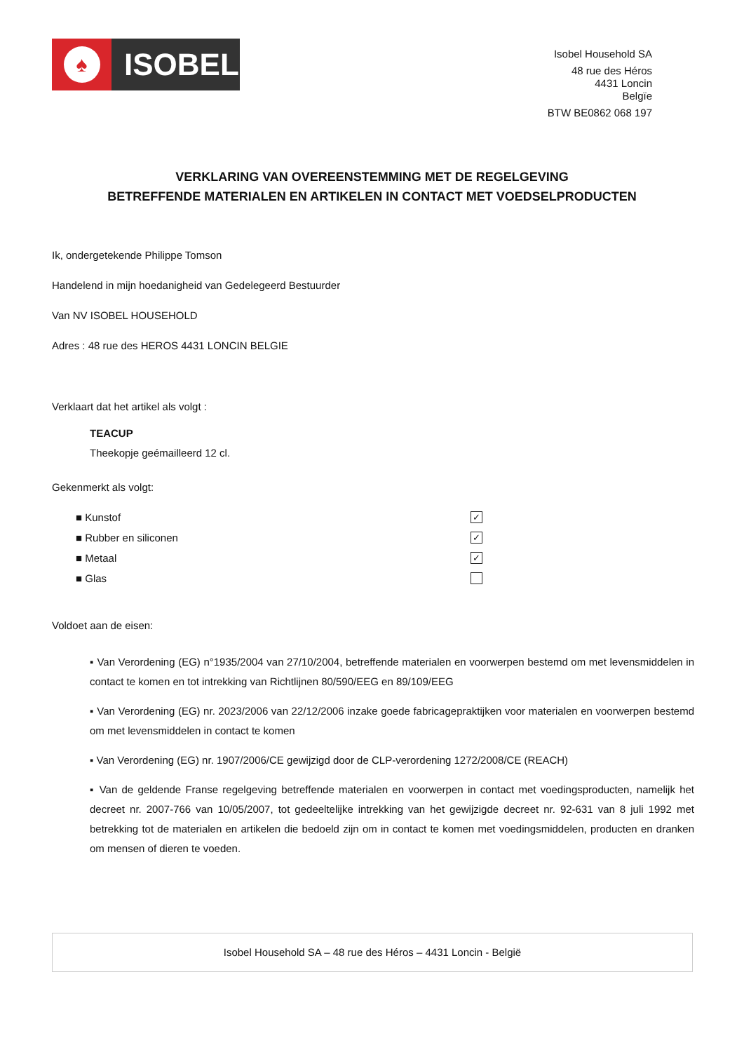♠
ISOBEL
Isobel Household SA
48 rue des Héros
4431 Loncin
Belgïe
BTW BE0862 068 197
VERKLARING VAN OVEREENSTEMMING MET DE REGELGEVING
BETREFFENDE MATERIALEN EN ARTIKELEN IN CONTACT MET VOEDSELPRODUCTEN
Ik, ondergetekende Philippe Tomson
Handelend in mijn hoedanigheid van Gedelegeerd Bestuurder
Van NV ISOBEL HOUSEHOLD
Adres : 48 rue des HEROS 4431 LONCIN BELGIE
Verklaart dat het artikel als volgt :
TEACUP
Theekopje geémailleerd 12 cl.
Gekenmerkt als volgt:
■ Kunstof ✓
■ Rubber en siliconen ✓
■ Metaal ✓
■ Glas
Voldoet aan de eisen:
▪ Van Verordening (EG) n°1935/2004 van 27/10/2004, betreffende materialen en voorwerpen bestemd om met levensmiddelen in contact te komen en tot intrekking van Richtlijnen 80/590/EEG en 89/109/EEG
▪ Van Verordening (EG) nr. 2023/2006 van 22/12/2006 inzake goede fabricagepraktijken voor materialen en voorwerpen bestemd om met levensmiddelen in contact te komen
▪ Van Verordening (EG) nr. 1907/2006/CE gewijzigd door de CLP-verordening 1272/2008/CE (REACH)
▪ Van de geldende Franse regelgeving betreffende materialen en voorwerpen in contact met voedingsproducten, namelijk het decreet nr. 2007-766 van 10/05/2007, tot gedeeltelijke intrekking van het gewijzigde decreet nr. 92-631 van 8 juli 1992 met betrekking tot de materialen en artikelen die bedoeld zijn om in contact te komen met voedingsmiddelen, producten en dranken om mensen of dieren te voeden.
Isobel Household SA – 48 rue des Héros – 4431 Loncin - België